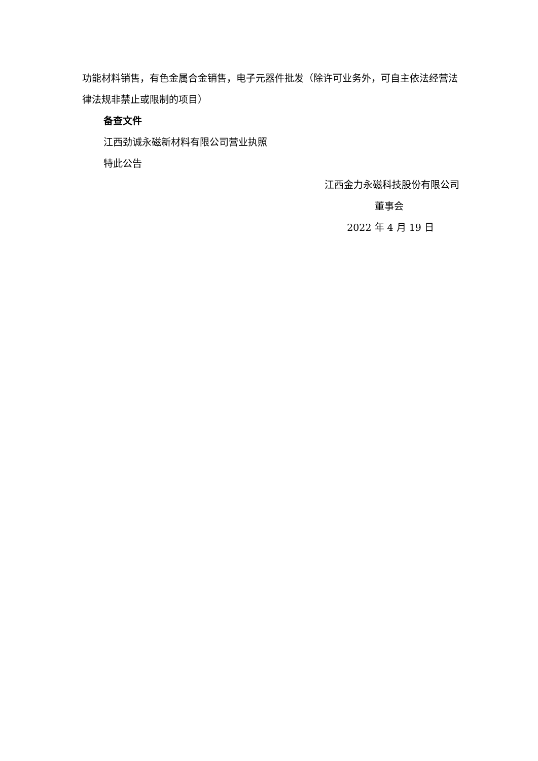功能材料销售，有色金属合金销售，电子元器件批发（除许可业务外，可自主依法经营法律法规非禁止或限制的项目）
备查文件
江西劲诚永磁新材料有限公司营业执照
特此公告
江西金力永磁科技股份有限公司
董事会
2022 年 4 月 19 日